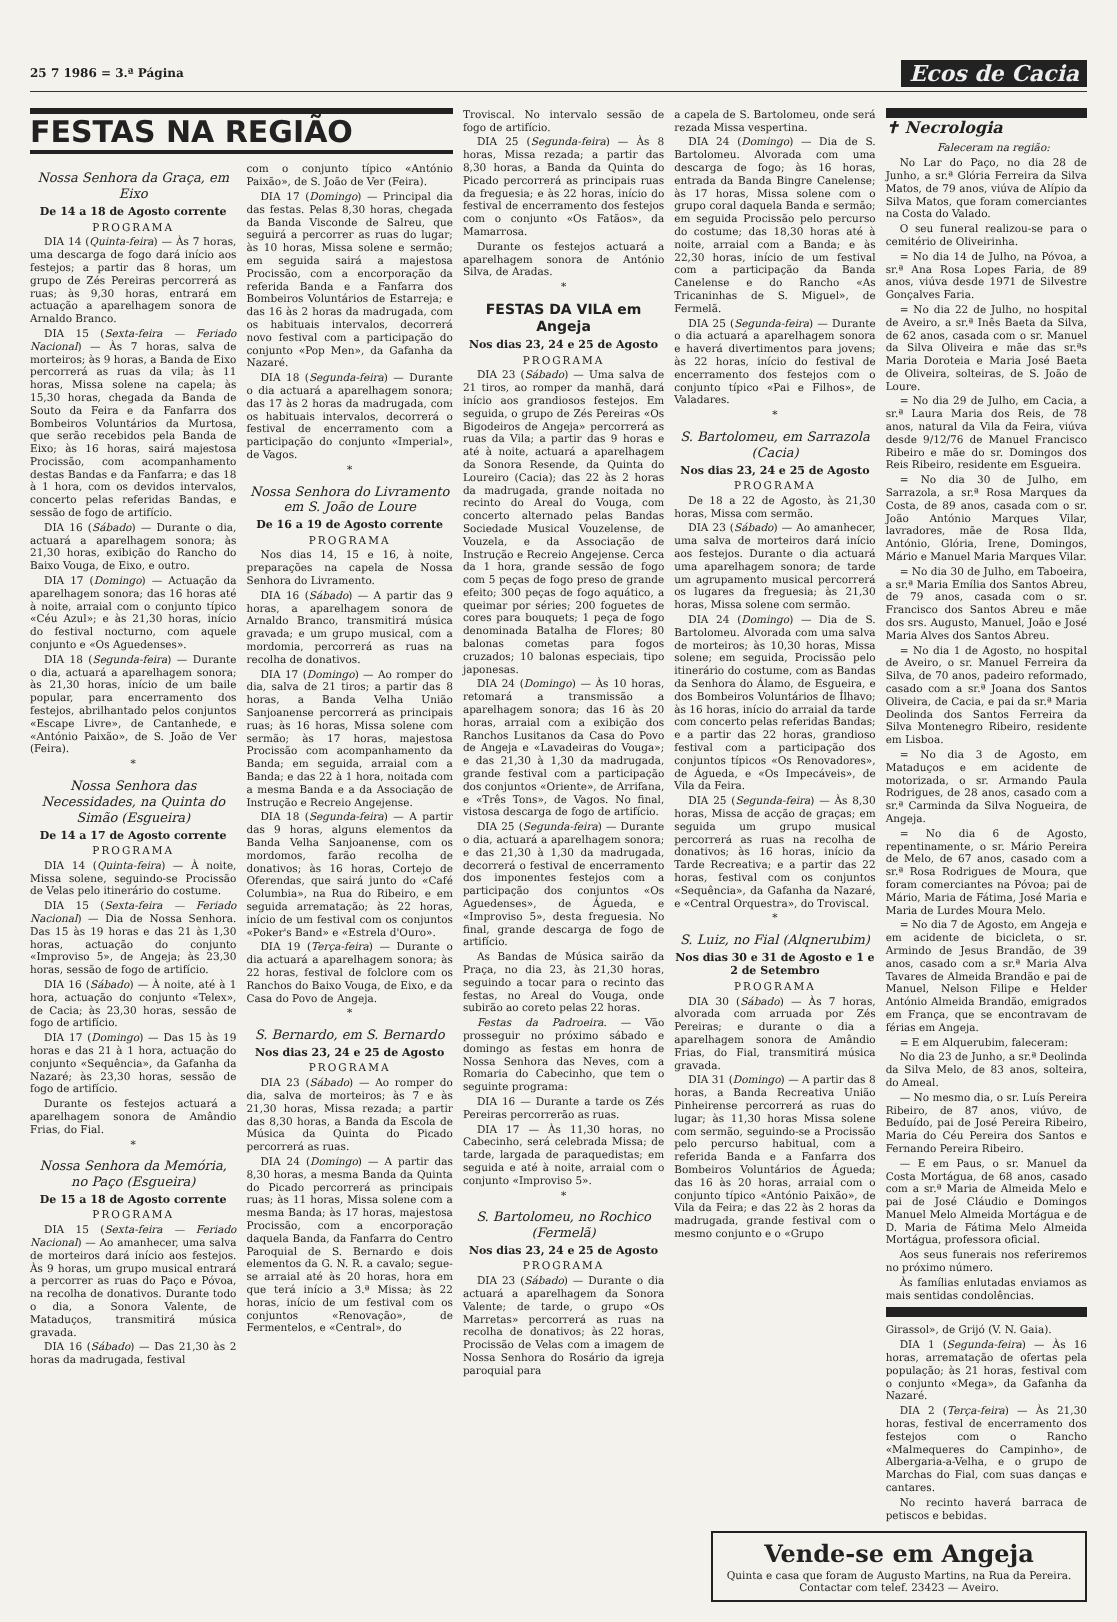25 7 1986 = 3.ª Página Ecos de Cacia
FESTAS NA REGIÃO
Nossa Senhora da Graça, em Eixo
De 14 a 18 de Agosto corrente
PROGRAMA
DIA 14 (Quinta-feira) — Às 7 horas, uma descarga de fogo dará início aos festejos; a partir das 8 horas, um grupo de Zés Pereiras percorrerá as ruas; às 9,30 horas, entrará em actuação a aparelhagem sonora de Arnaldo Branco.
DIA 15 (Sexta-feira — Feriado Nacional) — Às 7 horas, salva de morteiros; às 9 horas, a Banda de Eixo percorrerá as ruas da vila; às 11 horas, Missa solene na capela; às 15,30 horas, chegada da Banda de Souto da Feira e da Fanfarra dos Bombeiros Voluntários da Murtosa, que serão recebidos pela Banda de Eixo; às 16 horas, sairá majestosa Procissão, com acompanhamento destas Bandas e da Fanfarra; e das 18 à 1 hora, com os devidos intervalos, concerto pelas referidas Bandas, e sessão de fogo de artifício.
DIA 16 (Sábado) — Durante o dia, actuará a aparelhagem sonora; às 21,30 horas, exibição do Rancho do Baixo Vouga, de Eixo, e outro.
DIA 17 (Domingo) — Actuação da aparelhagem sonora; das 16 horas até à noite, arraial com o conjunto típico «Céu Azul»; e às 21,30 horas, início do festival nocturno, com aquele conjunto e «Os Aguedenses».
DIA 18 (Segunda-feira) — Durante o dia, actuará a aparelhagem sonora; às 21,30 horas, início de um baile popular, para encerramento dos festejos, abrilhantado pelos conjuntos «Escape Livre», de Cantanhede, e «António Paixão», de S. João de Ver (Feira).
*
Nossa Senhora das Necessidades, na Quinta do Simão (Esgueira)
De 14 a 17 de Agosto corrente
PROGRAMA
DIA 14 (Quinta-feira) — À noite, Missa solene, seguindo-se Procissão de Velas pelo itinerário do costume.
DIA 15 (Sexta-feira — Feriado Nacional) — Dia de Nossa Senhora. Das 15 às 19 horas e das 21 às 1,30 horas, actuação do conjunto «Improviso 5», de Angeja; às 23,30 horas, sessão de fogo de artifício.
DIA 16 (Sábado) — À noite, até à 1 hora, actuação do conjunto «Telex», de Cacia; às 23,30 horas, sessão de fogo de artifício.
DIA 17 (Domingo) — Das 15 às 19 horas e das 21 à 1 hora, actuação do conjunto «Sequência», da Gafanha da Nazaré; às 23,30 horas, sessão de fogo de artifício.
Durante os festejos actuará a aparelhagem sonora de Amândio Frias, do Fial.
*
Nossa Senhora da Memória, no Paço (Esgueira)
De 15 a 18 de Agosto corrente
PROGRAMA
DIA 15 (Sexta-feira — Feriado Nacional) — Ao amanhecer, uma salva de morteiros dará início aos festejos. Às 9 horas, um grupo musical entrará a percorrer as ruas do Paço e Póvoa, na recolha de donativos. Durante todo o dia, a Sonora Valente, de Mataduços, transmitirá música gravada.
DIA 16 (Sábado) — Das 21,30 às 2 horas da madrugada, festival
com o conjunto típico «António Paixão», de S. João de Ver (Feira).
DIA 17 (Domingo) — Principal dia das festas. Pelas 8,30 horas, chegada da Banda Visconde de Salreu, que seguirá a percorrer as ruas do lugar; às 10 horas, Missa solene e sermão; em seguida sairá a majestosa Procissão, com a encorporação da referida Banda e a Fanfarra dos Bombeiros Voluntários de Estarreja; e das 16 às 2 horas da madrugada, com os habituais intervalos, decorrerá novo festival com a participação do conjunto «Pop Men», da Gafanha da Nazaré.
DIA 18 (Segunda-feira) — Durante o dia actuará a aparelhagem sonora; das 17 às 2 horas da madrugada, com os habituais intervalos, decorrerá o festival de encerramento com a participação do conjunto «Imperial», de Vagos.
*
Nossa Senhora do Livramento em S. João de Loure
De 16 a 19 de Agosto corrente
PROGRAMA
Nos dias 14, 15 e 16, à noite, preparações na capela de Nossa Senhora do Livramento.
DIA 16 (Sábado) — A partir das 9 horas, a aparelhagem sonora de Arnaldo Branco, transmitirá música gravada; e um grupo musical, com a mordomia, percorrerá as ruas na recolha de donativos.
DIA 17 (Domingo) — Ao romper do dia, salva de 21 tiros; a partir das 8 horas, a Banda Velha União Sanjoanense percorrerá as principais ruas; às 16 horas, Missa solene com sermão; às 17 horas, majestosa Procissão com acompanhamento da Banda; em seguida, arraial com a Banda; e das 22 à 1 hora, noitada com a mesma Banda e a da Associação de Instrução e Recreio Angejense.
DIA 18 (Segunda-feira) — A partir das 9 horas, alguns elementos da Banda Velha Sanjoanense, com os mordomos, farão recolha de donativos; às 16 horas, Cortejo de Oferendas, que sairá junto do «Café Columbia», na Rua do Ribeiro, e em seguida arrematação; às 22 horas, início de um festival com os conjuntos «Poker's Band» e «Estrela d'Ouro».
DIA 19 (Terça-feira) — Durante o dia actuará a aparelhagem sonora; às 22 horas, festival de folclore com os Ranchos do Baixo Vouga, de Eixo, e da Casa do Povo de Angeja.
*
S. Bernardo, em S. Bernardo
Nos dias 23, 24 e 25 de Agosto
PROGRAMA
DIA 23 (Sábado) — Ao romper do dia, salva de morteiros; às 7 e às 21,30 horas, Missa rezada; a partir das 8,30 horas, a Banda da Escola de Música da Quinta do Picado percorrerá as ruas.
DIA 24 (Domingo) — A partir das 8,30 horas, a mesma Banda da Quinta do Picado percorrerá as principais ruas; às 11 horas, Missa solene com a mesma Banda; às 17 horas, majestosa Procissão, com a encorporação daquela Banda, da Fanfarra do Centro Paroquial de S. Bernardo e dois elementos da G. N. R. a cavalo; segue-se arraial até às 20 horas, hora em que terá início a 3.ª Missa; às 22 horas, início de um festival com os conjuntos «Renovação», de Fermentelos, e «Central», do
Troviscal. No intervalo sessão de fogo de artifício.
DIA 25 (Segunda-feira) — Às 8 horas, Missa rezada; a partir das 8,30 horas, a Banda da Quinta do Picado percorrerá as principais ruas da freguesia; e às 22 horas, início do festival de encerramento dos festejos com o conjunto «Os Fatãos», da Mamarrosa.
Durante os festejos actuará a aparelhagem sonora de António Silva, de Aradas.
*
FESTAS DA VILA em Angeja
Nos dias 23, 24 e 25 de Agosto
PROGRAMA
DIA 23 (Sábado) — Uma salva de 21 tiros, ao romper da manhã, dará início aos grandiosos festejos. Em seguida, o grupo de Zés Pereiras «Os Bigodeiros de Angeja» percorrerá as ruas da Vila; a partir das 9 horas e até à noite, actuará a aparelhagem da Sonora Resende, da Quinta do Loureiro (Cacia); das 22 às 2 horas da madrugada, grande noitada no recinto do Areal do Vouga, com concerto alternado pelas Bandas Sociedade Musical Vouzelense, de Vouzela, e da Associação de Instrução e Recreio Angejense. Cerca da 1 hora, grande sessão de fogo com 5 peças de fogo preso de grande efeito; 300 peças de fogo aquático, a queimar por séries; 200 foguetes de cores para bouquets; 1 peça de fogo denominada Batalha de Flores; 80 balonas cometas para fogos cruzados; 10 balonas especiais, tipo japonesas.
DIA 24 (Domingo) — Às 10 horas, retomará a transmissão a aparelhagem sonora; das 16 às 20 horas, arraial com a exibição dos Ranchos Lusitanos da Casa do Povo de Angeja e «Lavadeiras do Vouga»; e das 21,30 à 1,30 da madrugada, grande festival com a participação dos conjuntos «Oriente», de Arrifana, e «Três Tons», de Vagos. No final, vistosa descarga de fogo de artifício.
DIA 25 (Segunda-feira) — Durante o dia, actuará a aparelhagem sonora; e das 21,30 à 1,30 da madrugada, decorrerá o festival de encerramento dos imponentes festejos com a participação dos conjuntos «Os Aguedenses», de Águeda, e «Improviso 5», desta freguesia. No final, grande descarga de fogo de artifício.
As Bandas de Música sairão da Praça, no dia 23, às 21,30 horas, seguindo a tocar para o recinto das festas, no Areal do Vouga, onde subirão ao coreto pelas 22 horas.
Festas da Padroeira. — Vão prosseguir no próximo sábado e domingo as festas em honra de Nossa Senhora das Neves, com a Romaria do Cabecinho, que tem o seguinte programa:
DIA 16 — Durante a tarde os Zés Pereiras percorrerão as ruas.
DIA 17 — Às 11,30 horas, no Cabecinho, será celebrada Missa; de tarde, largada de paraquedistas; em seguida e até à noite, arraial com o conjunto «Improviso 5».
*
S. Bartolomeu, no Rochico (Fermelã)
Nos dias 23, 24 e 25 de Agosto
PROGRAMA
DIA 23 (Sábado) — Durante o dia actuará a aparelhagem da Sonora Valente; de tarde, o grupo «Os Marretas» percorrerá as ruas na recolha de donativos; às 22 horas, Procissão de Velas com a imagem de Nossa Senhora do Rosário da igreja paroquial para
a capela de S. Bartolomeu, onde será rezada Missa vespertina.
DIA 24 (Domingo) — Dia de S. Bartolomeu. Alvorada com uma descarga de fogo; às 16 horas, entrada da Banda Bingre Canelense; às 17 horas, Missa solene com o grupo coral daquela Banda e sermão; em seguida Procissão pelo percurso do costume; das 18,30 horas até à noite, arraial com a Banda; e às 22,30 horas, início de um festival com a participação da Banda Canelense e do Rancho «As Tricaninhas de S. Miguel», de Fermelã.
DIA 25 (Segunda-feira) — Durante o dia actuará a aparelhagem sonora e haverá divertimentos para jovens; às 22 horas, início do festival de encerramento dos festejos com o conjunto típico «Pai e Filhos», de Valadares.
*
S. Bartolomeu, em Sarrazola (Cacia)
Nos dias 23, 24 e 25 de Agosto
PROGRAMA
De 18 a 22 de Agosto, às 21,30 horas, Missa com sermão.
DIA 23 (Sábado) — Ao amanhecer, uma salva de morteiros dará início aos festejos. Durante o dia actuará uma aparelhagem sonora; de tarde um agrupamento musical percorrerá os lugares da freguesia; às 21,30 horas, Missa solene com sermão.
DIA 24 (Domingo) — Dia de S. Bartolomeu. Alvorada com uma salva de morteiros; às 10,30 horas, Missa solene; em seguida, Procissão pelo itinerário do costume, com as Bandas da Senhora do Álamo, de Esgueira, e dos Bombeiros Voluntários de Ílhavo; às 16 horas, início do arraial da tarde com concerto pelas referidas Bandas; e a partir das 22 horas, grandioso festival com a participação dos conjuntos típicos «Os Renovadores», de Águeda, e «Os Impecáveis», de Vila da Feira.
DIA 25 (Segunda-feira) — Às 8,30 horas, Missa de acção de graças; em seguida um grupo musical percorrerá as ruas na recolha de donativos; às 16 horas, início da Tarde Recreativa; e a partir das 22 horas, festival com os conjuntos «Sequência», da Gafanha da Nazaré, e «Central Orquestra», do Troviscal.
*
S. Luiz, no Fial (Alqnerubim)
Nos dias 30 e 31 de Agosto e 1 e 2 de Setembro
PROGRAMA
DIA 30 (Sábado) — Às 7 horas, alvorada com arruada por Zés Pereiras; e durante o dia a aparelhagem sonora de Amândio Frias, do Fial, transmitirá música gravada.
DIA 31 (Domingo) — A partir das 8 horas, a Banda Recreativa União Pinheirense percorrerá as ruas do lugar; às 11,30 horas Missa solene com sermão, seguindo-se a Procissão pelo percurso habitual, com a referida Banda e a Fanfarra dos Bombeiros Voluntários de Águeda; das 16 às 20 horas, arraial com o conjunto típico «António Paixão», de Vila da Feira; e das 22 às 2 horas da madrugada, grande festival com o mesmo conjunto e o «Grupo
✝ Necrologia
Faleceram na região:
No Lar do Paço, no dia 28 de Junho, a sr.ª Glória Ferreira da Silva Matos, de 79 anos, viúva de Alípio da Silva Matos, que foram comerciantes na Costa do Valado.
O seu funeral realizou-se para o cemitério de Oliveirinha.
= No dia 14 de Julho, na Póvoa, a sr.ª Ana Rosa Lopes Faria, de 89 anos, viúva desde 1971 de Silvestre Gonçalves Faria.
= No dia 22 de Julho, no hospital de Aveiro, a sr.ª Inês Baeta da Silva, de 62 anos, casada com o sr. Manuel da Silva Oliveira e mãe das sr.ªs Maria Doroteia e Maria José Baeta de Oliveira, solteiras, de S. João de Loure.
= No dia 29 de Julho, em Cacia, a sr.ª Laura Maria dos Reis, de 78 anos, natural da Vila da Feira, viúva desde 9/12/76 de Manuel Francisco Ribeiro e mãe do sr. Domingos dos Reis Ribeiro, residente em Esgueira.
= No dia 30 de Julho, em Sarrazola, a sr.ª Rosa Marques da Costa, de 89 anos, casada com o sr. João António Marques Vilar, lavradores, mãe de Rosa Ilda, António, Glória, Irene, Domingos, Mário e Manuel Maria Marques Vilar.
= No dia 30 de Julho, em Taboeira, a sr.ª Maria Emília dos Santos Abreu, de 79 anos, casada com o sr. Francisco dos Santos Abreu e mãe dos srs. Augusto, Manuel, João e José Maria Alves dos Santos Abreu.
= No dia 1 de Agosto, no hospital de Aveiro, o sr. Manuel Ferreira da Silva, de 70 anos, padeiro reformado, casado com a sr.ª Joana dos Santos Oliveira, de Cacia, e pai da sr.ª Maria Deolinda dos Santos Ferreira da Silva Montenegro Ribeiro, residente em Lisboa.
= No dia 3 de Agosto, em Mataduços e em acidente de motorizada, o sr. Armando Paula Rodrigues, de 28 anos, casado com a sr.ª Carminda da Silva Nogueira, de Angeja.
= No dia 6 de Agosto, repentinamente, o sr. Mário Pereira de Melo, de 67 anos, casado com a sr.ª Rosa Rodrigues de Moura, que foram comerciantes na Póvoa; pai de Mário, Maria de Fátima, José Maria e Maria de Lurdes Moura Melo.
= No dia 7 de Agosto, em Angeja e em acidente de bicicleta, o sr. Armindo de Jesus Brandão, de 39 anos, casado com a sr.ª Maria Alva Tavares de Almeida Brandão e pai de Manuel, Nelson Filipe e Helder António Almeida Brandão, emigrados em França, que se encontravam de férias em Angeja.
= E em Alquerubim, faleceram:
No dia 23 de Junho, a sr.ª Deolinda da Silva Melo, de 83 anos, solteira, do Ameal.
— No mesmo dia, o sr. Luís Pereira Ribeiro, de 87 anos, viúvo, de Beduído, pai de José Pereira Ribeiro, Maria do Céu Pereira dos Santos e Fernando Pereira Ribeiro.
— E em Paus, o sr. Manuel da Costa Mortágua, de 68 anos, casado com a sr.ª Maria de Almeida Melo e pai de José Cláudio e Domingos Manuel Melo Almeida Mortágua e de D. Maria de Fátima Melo Almeida Mortágua, professora oficial.
Aos seus funerais nos referiremos no próximo número.
Às famílias enlutadas enviamos as mais sentidas condolências.
Girassol», de Grijó (V. N. Gaia).
DIA 1 (Segunda-feira) — Às 16 horas, arrematação de ofertas pela população; às 21 horas, festival com o conjunto «Mega», da Gafanha da Nazaré.
DIA 2 (Terça-feira) — Às 21,30 horas, festival de encerramento dos festejos com o Rancho «Malmequeres do Campinho», de Albergaria-a-Velha, e o grupo de Marchas do Fial, com suas danças e cantares.
No recinto haverá barraca de petiscos e bebidas.
Vende-se em Angeja
Quinta e casa que foram de Augusto Martins, na Rua da Pereira. Contactar com telef. 23423 — Aveiro.